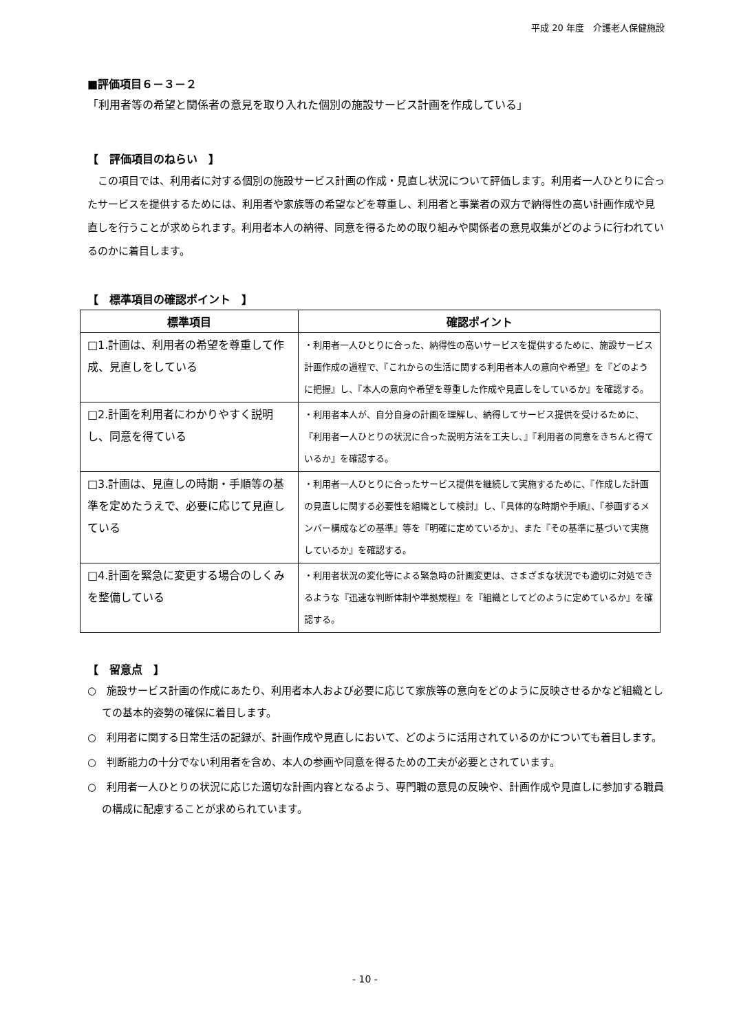平成 20 年度　介護老人保健施設
■評価項目６－３－２
「利用者等の希望と関係者の意見を取り入れた個別の施設サービス計画を作成している」
【　評価項目のねらい　】
この項目では、利用者に対する個別の施設サービス計画の作成・見直し状況について評価します。利用者一人ひとりに合ったサービスを提供するためには、利用者や家族等の希望などを尊重し、利用者と事業者の双方で納得性の高い計画作成や見直しを行うことが求められます。利用者本人の納得、同意を得るための取り組みや関係者の意見収集がどのように行われているのかに着目します。
【　標準項目の確認ポイント　】
| 標準項目 | 確認ポイント |
| --- | --- |
| □1.計画は、利用者の希望を尊重して作成、見直しをしている | ・利用者一人ひとりに合った、納得性の高いサービスを提供するために、施設サービス計画作成の過程で、『これからの生活に関する利用者本人の意向や希望』を『どのように把握』し、『本人の意向や希望を尊重した作成や見直しをしているか』を確認する。 |
| □2.計画を利用者にわかりやすく説明し、同意を得ている | ・利用者本人が、自分自身の計画を理解し、納得してサービス提供を受けるために、『利用者一人ひとりの状況に合った説明方法を工夫し、』『利用者の同意をきちんと得ているか』を確認する。 |
| □3.計画は、見直しの時期・手順等の基準を定めたうえで、必要に応じて見直している | ・利用者一人ひとりに合ったサービス提供を継続して実施するために、『作成した計画の見直しに関する必要性を組織として検討』し、『具体的な時期や手順』、『参画するメンバー構成などの基準』等を『明確に定めているか』、また『その基準に基づいて実施しているか』を確認する。 |
| □4.計画を緊急に変更する場合のしくみを整備している | ・利用者状況の変化等による緊急時の計画変更は、さまざまな状況でも適切に対処できるような『迅速な判断体制や準拠規程』を『組織としてどのように定めているか』を確認する。 |
【　留意点　】
○　施設サービス計画の作成にあたり、利用者本人および必要に応じて家族等の意向をどのように反映させるかなど組織としての基本的姿勢の確保に着目します。
○　利用者に関する日常生活の記録が、計画作成や見直しにおいて、どのように活用されているのかについても着目します。
○　判断能力の十分でない利用者を含め、本人の参画や同意を得るための工夫が必要とされています。
○　利用者一人ひとりの状況に応じた適切な計画内容となるよう、専門職の意見の反映や、計画作成や見直しに参加する職員の構成に配慮することが求められています。
- 10 -